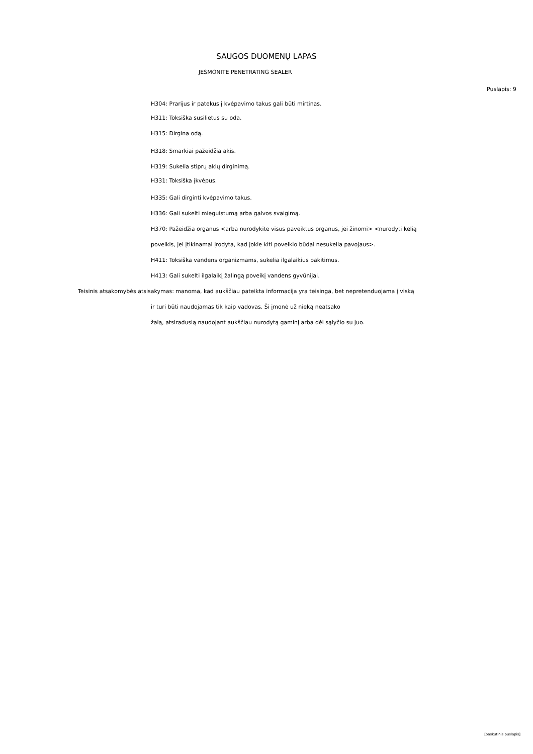SAUGOS DUOMENŲ LAPAS
JESMONITE PENETRATING SEALER
Puslapis: 9
H304: Prarijus ir patekus į kvėpavimo takus gali būti mirtinas.
H311: Toksiška susilietus su oda.
H315: Dirgina odą.
H318: Smarkiai pažeidžia akis.
H319: Sukelia stiprų akių dirginimą.
H331: Toksiška įkvėpus.
H335: Gali dirginti kvėpavimo takus.
H336: Gali sukelti mieguistumą arba galvos svaigimą.
H370: Pažeidžia organus <arba nurodykite visus paveiktus organus, jei žinomi> <nurodyti kelią
poveikis, jei įtikinamai įrodyta, kad jokie kiti poveikio būdai nesukelia pavojaus>.
H411: Toksiška vandens organizmams, sukelia ilgalaikius pakitimus.
H413: Gali sukelti ilgalaikį žalingą poveikį vandens gyvūnijai.
Teisinis atsakomybės atsisakymas: manoma, kad aukščiau pateikta informacija yra teisinga, bet nepretenduojama į viską
ir turi būti naudojamas tik kaip vadovas. Ši įmonė už nieką neatsako
žalą, atsiradusią naudojant aukščiau nurodytą gaminį arba dėl sąlyčio su juo.
[paskutinis puslapis]